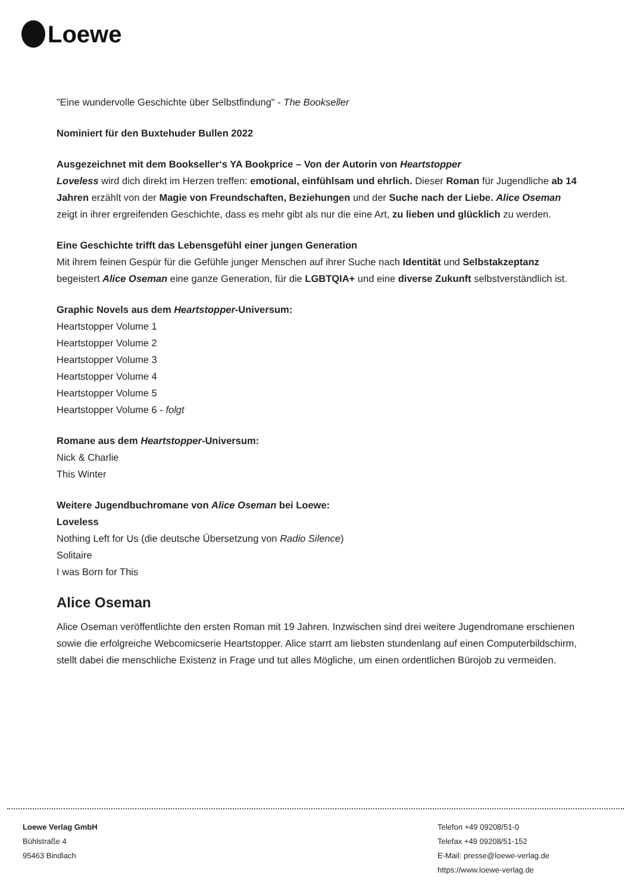Loewe
"Eine wundervolle Geschichte über Selbstfindung" - The Bookseller
Nominiert für den Buxtehuder Bullen 2022
Ausgezeichnet mit dem Bookseller‘s YA Bookprice – Von der Autorin von Heartstopper
Loveless wird dich direkt im Herzen treffen: emotional, einfühlsam und ehrlich. Dieser Roman für Jugendliche ab 14 Jahren erzählt von der Magie von Freundschaften, Beziehungen und der Suche nach der Liebe. Alice Oseman zeigt in ihrer ergreifenden Geschichte, dass es mehr gibt als nur die eine Art, zu lieben und glücklich zu werden.
Eine Geschichte trifft das Lebensgefühl einer jungen Generation
Mit ihrem feinen Gespür für die Gefühle junger Menschen auf ihrer Suche nach Identität und Selbstakzeptanz begeistert Alice Oseman eine ganze Generation, für die LGBTQIA+ und eine diverse Zukunft selbstverständlich ist.
Graphic Novels aus dem Heartstopper-Universum:
Heartstopper Volume 1
Heartstopper Volume 2
Heartstopper Volume 3
Heartstopper Volume 4
Heartstopper Volume 5
Heartstopper Volume 6 - folgt
Romane aus dem Heartstopper-Universum:
Nick & Charlie
This Winter
Weitere Jugendbuchromane von Alice Oseman bei Loewe:
Loveless
Nothing Left for Us (die deutsche Übersetzung von Radio Silence)
Solitaire
I was Born for This
Alice Oseman
Alice Oseman veröffentlichte den ersten Roman mit 19 Jahren. Inzwischen sind drei weitere Jugendromane erschienen sowie die erfolgreiche Webcomicserie Heartstopper. Alice starrt am liebsten stundenlang auf einen Computerbildschirm, stellt dabei die menschliche Existenz in Frage und tut alles Mögliche, um einen ordentlichen Bürojob zu vermeiden.
Loewe Verlag GmbH
Bühlstraße 4
95463 Bindlach
Telefon +49 09208/51-0
Telefax +49 09208/51-152
E-Mail: presse@loewe-verlag.de
https://www.loewe-verlag.de